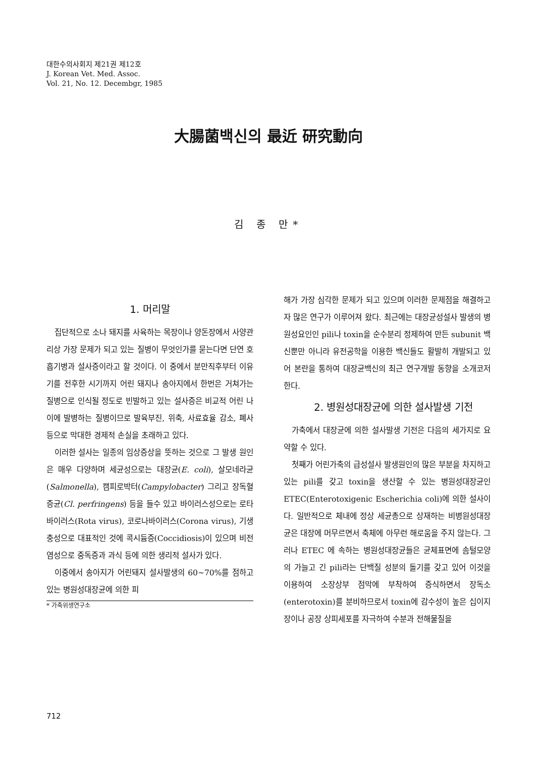대한수의사회지 제21권 제12호
J. Korean Vet. Med. Assoc.
Vol. 21, No. 12. Decembgr, 1985
大腸菌백신의 最近 研究動向
김 종 만*
1. 머리말
집단적으로 소나 돼지를 사육하는 목장이나 양돈장에서 사양관리상 가장 문제가 되고 있는 질병이 무엇인가를 묻는다면 단연 호흡기병과 설사증이라고 할 것이다. 이 중에서 분만직후부터 이유기를 전후한 시기까지 어린 돼지나 송아지에서 한번은 거쳐가는 질병으로 인식될 정도로 빈발하고 있는 설사증은 비교적 어린 나이에 발병하는 질병이므로 발육부진, 위축, 사료효율 감소, 폐사 등으로 막대한 경제적 손실을 초래하고 있다.
이러한 설사는 일종의 임상증상을 뜻하는 것으로 그 발생 원인은 매우 다양하며 세균성으로는 대장균(E. coli), 살모네라균(Salmonella), 캠피로박터(Campylobacter) 그리고 장독혈증균(Cl. perfringens) 등을 들수 있고 바이러스성으로는 로타바이러스(Rota virus), 코로나바이러스(Corona virus), 기생충성으로 대표적인 것에 콕시듐증(Coccidiosis)이 있으며 비전염성으로 중독증과 과식 등에 의한 생리적 설사가 있다.
이중에서 송아지가 어린돼지 설사발생의 60~70%를 점하고 있는 병원성대장균에 의한 피
* 가축위생연구소
해가 가장 심각한 문제가 되고 있으며 이러한 문제점을 해결하고자 많은 연구가 이루어져 왔다. 최근에는 대장균성설사 발생의 병원성요인인 pili나 toxin을 순수분리 정제하여 만든 subunit 백신뿐만 아니라 유전공학을 이용한 백신들도 활발히 개발되고 있어 본란을 통하여 대장균백신의 최근 연구개발 동향을 소개코저 한다.
2. 병원성대장균에 의한 설사발생 기전
가축에서 대장균에 의한 설사발생 기전은 다음의 세가지로 요약할 수 있다.
첫째가 어린가축의 급성설사 발생원인의 많은 부분을 차지하고 있는 pili를 갖고 toxin을 생산할 수 있는 병원성대장균인 ETEC(Enterotoxigenic Escherichia coli)에 의한 설사이다. 일반적으로 체내에 정상 세균총으로 상재하는 비병원성대장균은 대장에 머무르면서 축체에 아무런 해로움을 주지 않는다. 그러나 ETEC 에 속하는 병원성대장균들은 균체표면에 솜털모양의 가늘고 긴 pili라는 단백질 성분의 돌기를 갖고 있어 이것을 이용하여 소장상부 점막에 부착하여 증식하면서 장독소(enterotoxin)를 분비하므로서 toxin에 감수성이 높은 십이지장이나 공장 상피세포를 자극하여 수분과 전해물질을
712